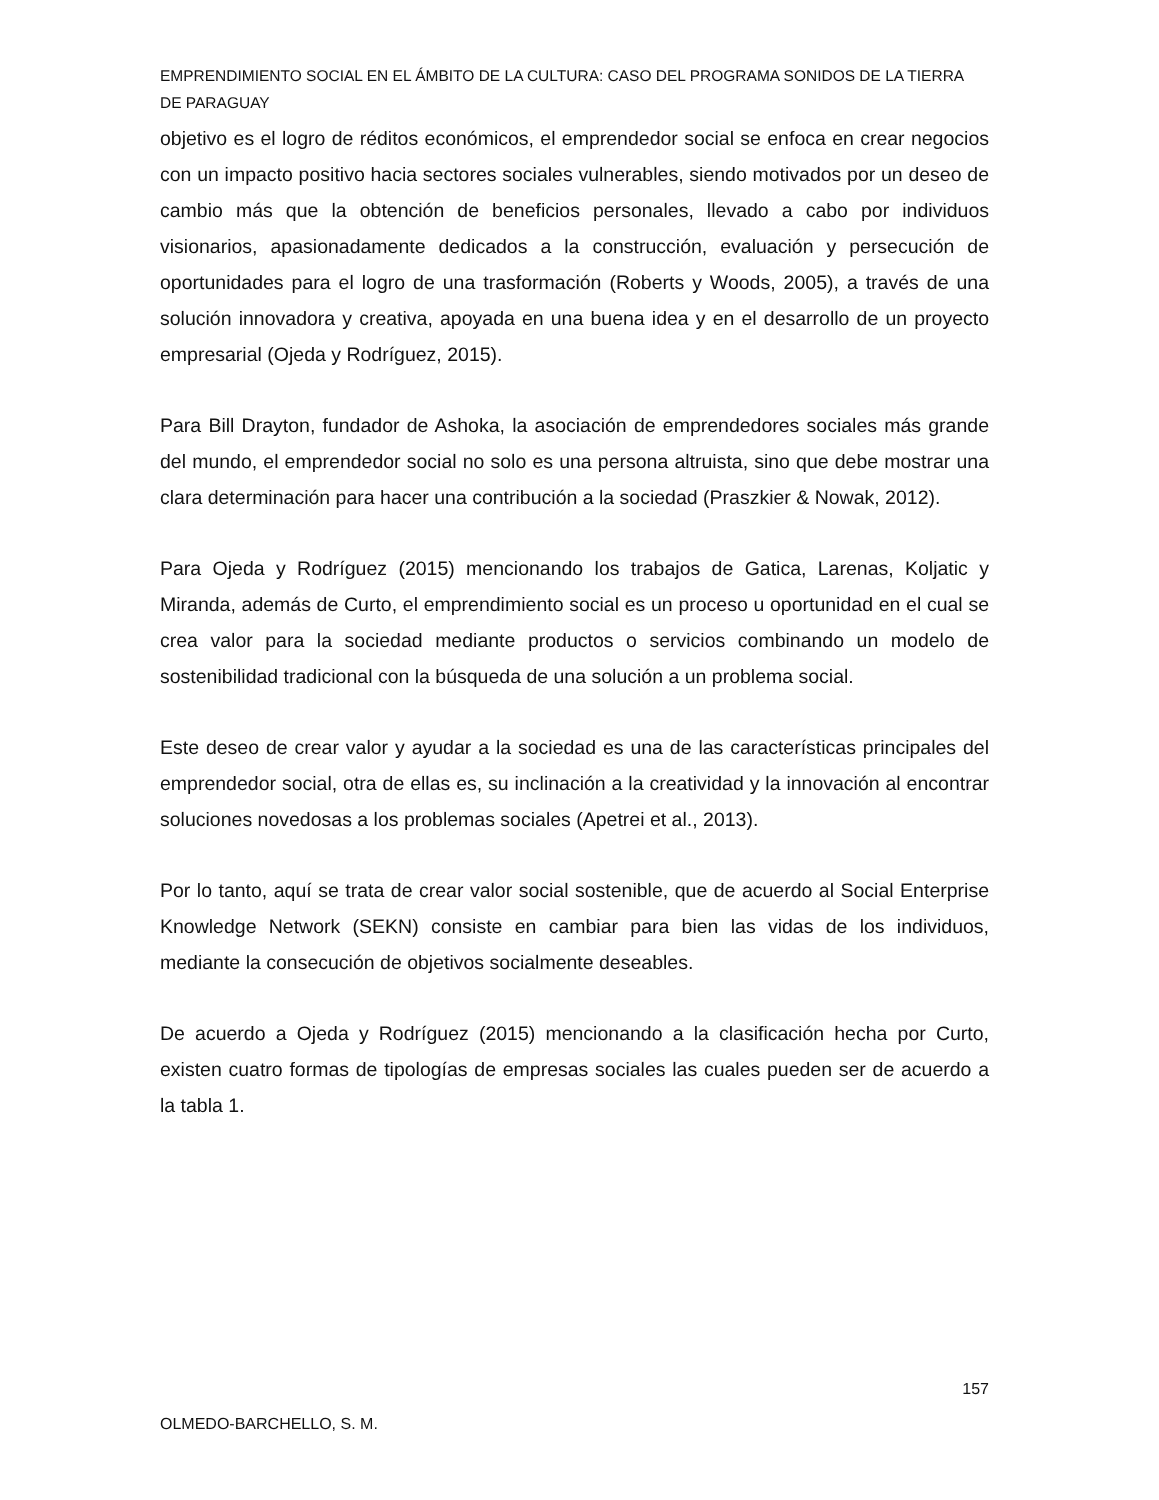EMPRENDIMIENTO SOCIAL EN EL ÁMBITO DE LA CULTURA: CASO DEL PROGRAMA SONIDOS DE LA TIERRA DE PARAGUAY
objetivo es el logro de réditos económicos, el emprendedor social se enfoca en crear negocios con un impacto positivo hacia sectores sociales vulnerables, siendo motivados por un deseo de cambio más que la obtención de beneficios personales, llevado a cabo por individuos visionarios, apasionadamente dedicados a la construcción, evaluación y persecución de oportunidades para el logro de una trasformación (Roberts y Woods, 2005), a través de una solución innovadora y creativa, apoyada en una buena idea y en el desarrollo de un proyecto empresarial (Ojeda y Rodríguez, 2015).
Para Bill Drayton, fundador de Ashoka, la asociación de emprendedores sociales más grande del mundo, el emprendedor social no solo es una persona altruista, sino que debe mostrar una clara determinación para hacer una contribución a la sociedad (Praszkier & Nowak, 2012).
Para Ojeda y Rodríguez (2015) mencionando los trabajos de Gatica, Larenas, Koljatic y Miranda, además de Curto, el emprendimiento social es un proceso u oportunidad en el cual se crea valor para la sociedad mediante productos o servicios combinando un modelo de sostenibilidad tradicional con la búsqueda de una solución a un problema social.
Este deseo de crear valor y ayudar a la sociedad es una de las características principales del emprendedor social, otra de ellas es, su inclinación a la creatividad y la innovación al encontrar soluciones novedosas a los problemas sociales (Apetrei et al., 2013).
Por lo tanto, aquí se trata de crear valor social sostenible, que de acuerdo al Social Enterprise Knowledge Network (SEKN) consiste en cambiar para bien las vidas de los individuos, mediante la consecución de objetivos socialmente deseables.
De acuerdo a Ojeda y Rodríguez (2015) mencionando a la clasificación hecha por Curto, existen cuatro formas de tipologías de empresas sociales las cuales pueden ser de acuerdo a la tabla 1.
157
OLMEDO-BARCHELLO, S. M.